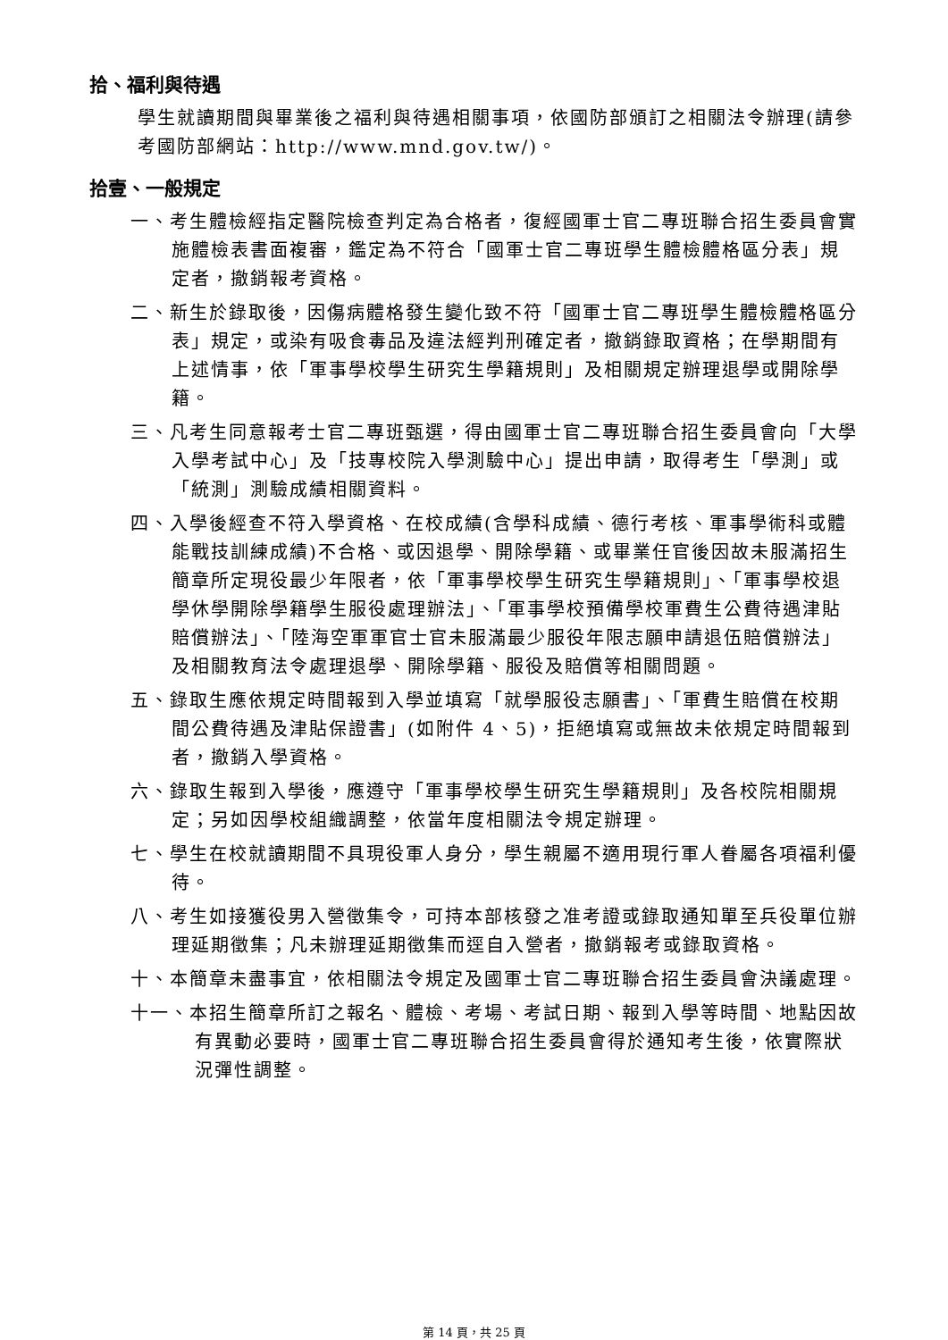拾、福利與待遇
學生就讀期間與畢業後之福利與待遇相關事項，依國防部頒訂之相關法令辦理(請參考國防部網站：http://www.mnd.gov.tw/)。
拾壹、一般規定
一、考生體檢經指定醫院檢查判定為合格者，復經國軍士官二專班聯合招生委員會實施體檢表書面複審，鑑定為不符合「國軍士官二專班學生體檢體格區分表」規定者，撤銷報考資格。
二、新生於錄取後，因傷病體格發生變化致不符「國軍士官二專班學生體檢體格區分表」規定，或染有吸食毒品及違法經判刑確定者，撤銷錄取資格；在學期間有上述情事，依「軍事學校學生研究生學籍規則」及相關規定辦理退學或開除學籍。
三、凡考生同意報考士官二專班甄選，得由國軍士官二專班聯合招生委員會向「大學入學考試中心」及「技專校院入學測驗中心」提出申請，取得考生「學測」或「統測」測驗成績相關資料。
四、入學後經查不符入學資格、在校成績(含學科成績、德行考核、軍事學術科或體能戰技訓練成績)不合格、或因退學、開除學籍、或畢業任官後因故未服滿招生簡章所定現役最少年限者，依「軍事學校學生研究生學籍規則」、「軍事學校退學休學開除學籍學生服役處理辦法」、「軍事學校預備學校軍費生公費待遇津貼賠償辦法」、「陸海空軍軍官士官未服滿最少服役年限志願申請退伍賠償辦法」及相關教育法令處理退學、開除學籍、服役及賠償等相關問題。
五、錄取生應依規定時間報到入學並填寫「就學服役志願書」、「軍費生賠償在校期間公費待遇及津貼保證書」(如附件 4、5)，拒絕填寫或無故未依規定時間報到者，撤銷入學資格。
六、錄取生報到入學後，應遵守「軍事學校學生研究生學籍規則」及各校院相關規定；另如因學校組織調整，依當年度相關法令規定辦理。
七、學生在校就讀期間不具現役軍人身分，學生親屬不適用現行軍人眷屬各項福利優待。
八、考生如接獲役男入營徵集令，可持本部核發之准考證或錄取通知單至兵役單位辦理延期徵集；凡未辦理延期徵集而逕自入營者，撤銷報考或錄取資格。
十、本簡章未盡事宜，依相關法令規定及國軍士官二專班聯合招生委員會決議處理。
十一、本招生簡章所訂之報名、體檢、考場、考試日期、報到入學等時間、地點因故有異動必要時，國軍士官二專班聯合招生委員會得於通知考生後，依實際狀況彈性調整。
第 14 頁，共 25 頁